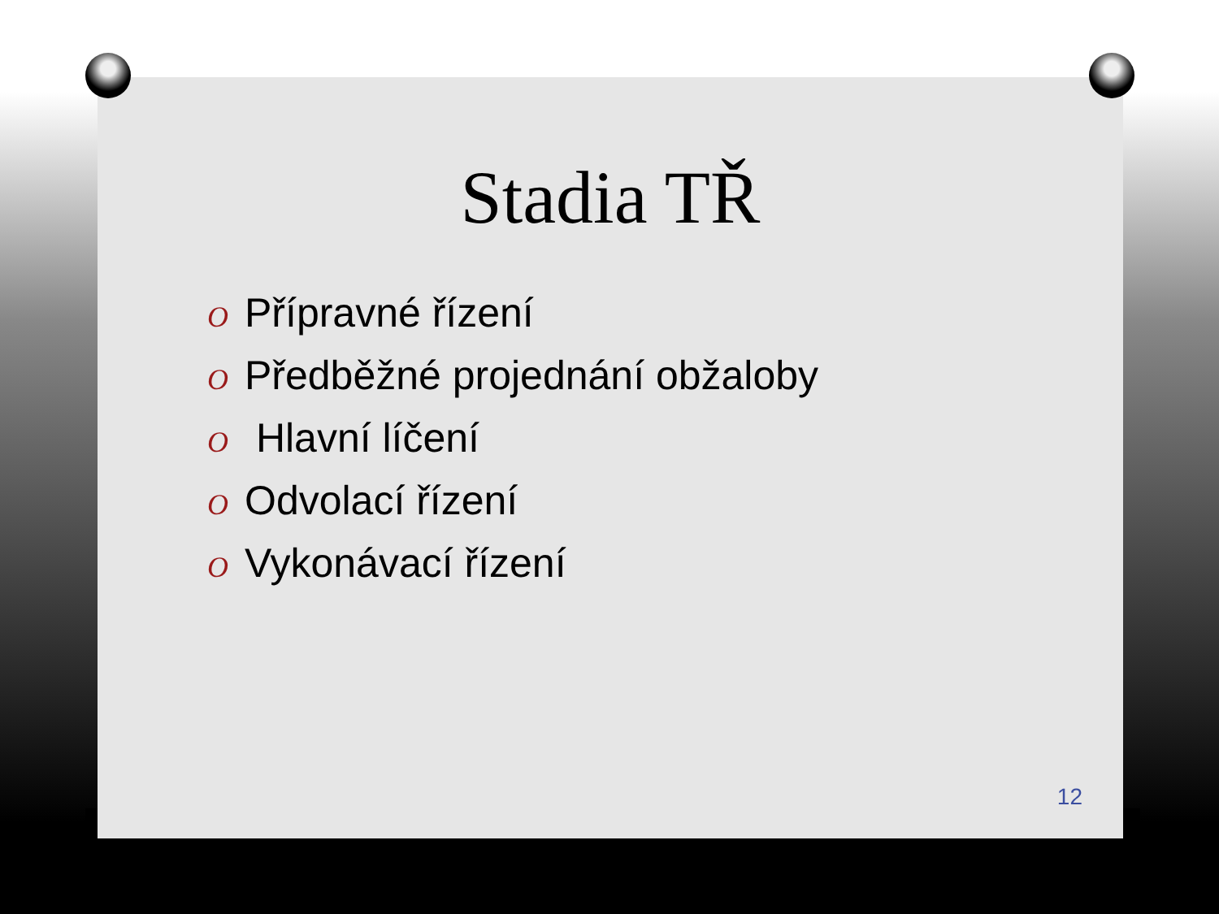Stadia TŘ
O Přípravné řízení
O Předběžné projednání obžaloby
O Hlavní líčení
O Odvolací řízení
O Vykonávací řízení
12